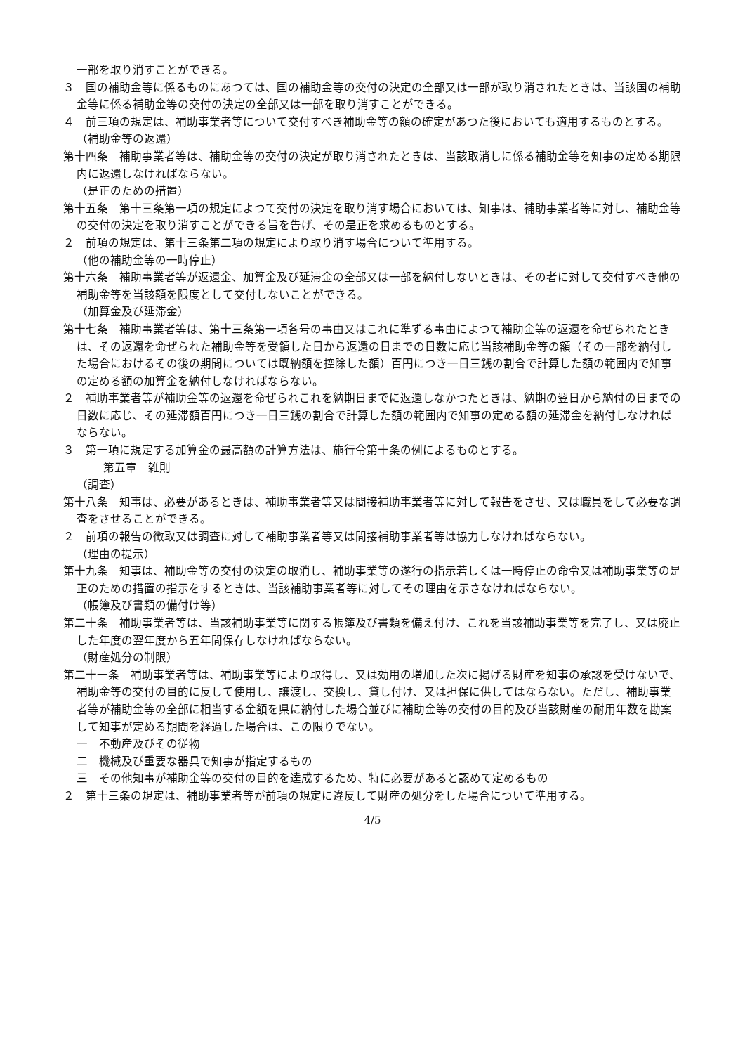一部を取り消すことができる。
３　国の補助金等に係るものにあつては、国の補助金等の交付の決定の全部又は一部が取り消されたときは、当該国の補助金等に係る補助金等の交付の決定の全部又は一部を取り消すことができる。
４　前三項の規定は、補助事業者等について交付すべき補助金等の額の確定があつた後においても適用するものとする。
（補助金等の返還）
第十四条　補助事業者等は、補助金等の交付の決定が取り消されたときは、当該取消しに係る補助金等を知事の定める期限内に返還しなければならない。
（是正のための措置）
第十五条　第十三条第一項の規定によつて交付の決定を取り消す場合においては、知事は、補助事業者等に対し、補助金等の交付の決定を取り消すことができる旨を告げ、その是正を求めるものとする。
２　前項の規定は、第十三条第二項の規定により取り消す場合について準用する。
（他の補助金等の一時停止）
第十六条　補助事業者等が返還金、加算金及び延滞金の全部又は一部を納付しないときは、その者に対して交付すべき他の補助金等を当該額を限度として交付しないことができる。
（加算金及び延滞金）
第十七条　補助事業者等は、第十三条第一項各号の事由又はこれに準ずる事由によつて補助金等の返還を命ぜられたときは、その返還を命ぜられた補助金等を受領した日から返還の日までの日数に応じ当該補助金等の額（その一部を納付した場合におけるその後の期間については既納額を控除した額）百円につき一日三銭の割合で計算した額の範囲内で知事の定める額の加算金を納付しなければならない。
２　補助事業者等が補助金等の返還を命ぜられこれを納期日までに返還しなかつたときは、納期の翌日から納付の日までの日数に応じ、その延滞額百円につき一日三銭の割合で計算した額の範囲内で知事の定める額の延滞金を納付しなければならない。
３　第一項に規定する加算金の最高額の計算方法は、施行令第十条の例によるものとする。
第五章　雑則
（調査）
第十八条　知事は、必要があるときは、補助事業者等又は間接補助事業者等に対して報告をさせ、又は職員をして必要な調査をさせることができる。
２　前項の報告の徴取又は調査に対して補助事業者等又は間接補助事業者等は協力しなければならない。
（理由の提示）
第十九条　知事は、補助金等の交付の決定の取消し、補助事業等の遂行の指示若しくは一時停止の命令又は補助事業等の是正のための措置の指示をするときは、当該補助事業者等に対してその理由を示さなければならない。
（帳簿及び書類の備付け等）
第二十条　補助事業者等は、当該補助事業等に関する帳簿及び書類を備え付け、これを当該補助事業等を完了し、又は廃止した年度の翌年度から五年間保存しなければならない。
（財産処分の制限）
第二十一条　補助事業者等は、補助事業等により取得し、又は効用の増加した次に掲げる財産を知事の承認を受けないで、補助金等の交付の目的に反して使用し、譲渡し、交換し、貸し付け、又は担保に供してはならない。ただし、補助事業者等が補助金等の全部に相当する金額を県に納付した場合並びに補助金等の交付の目的及び当該財産の耐用年数を勘案して知事が定める期間を経過した場合は、この限りでない。
一　不動産及びその従物
二　機械及び重要な器具で知事が指定するもの
三　その他知事が補助金等の交付の目的を達成するため、特に必要があると認めて定めるもの
２　第十三条の規定は、補助事業者等が前項の規定に違反して財産の処分をした場合について準用する。
4/5